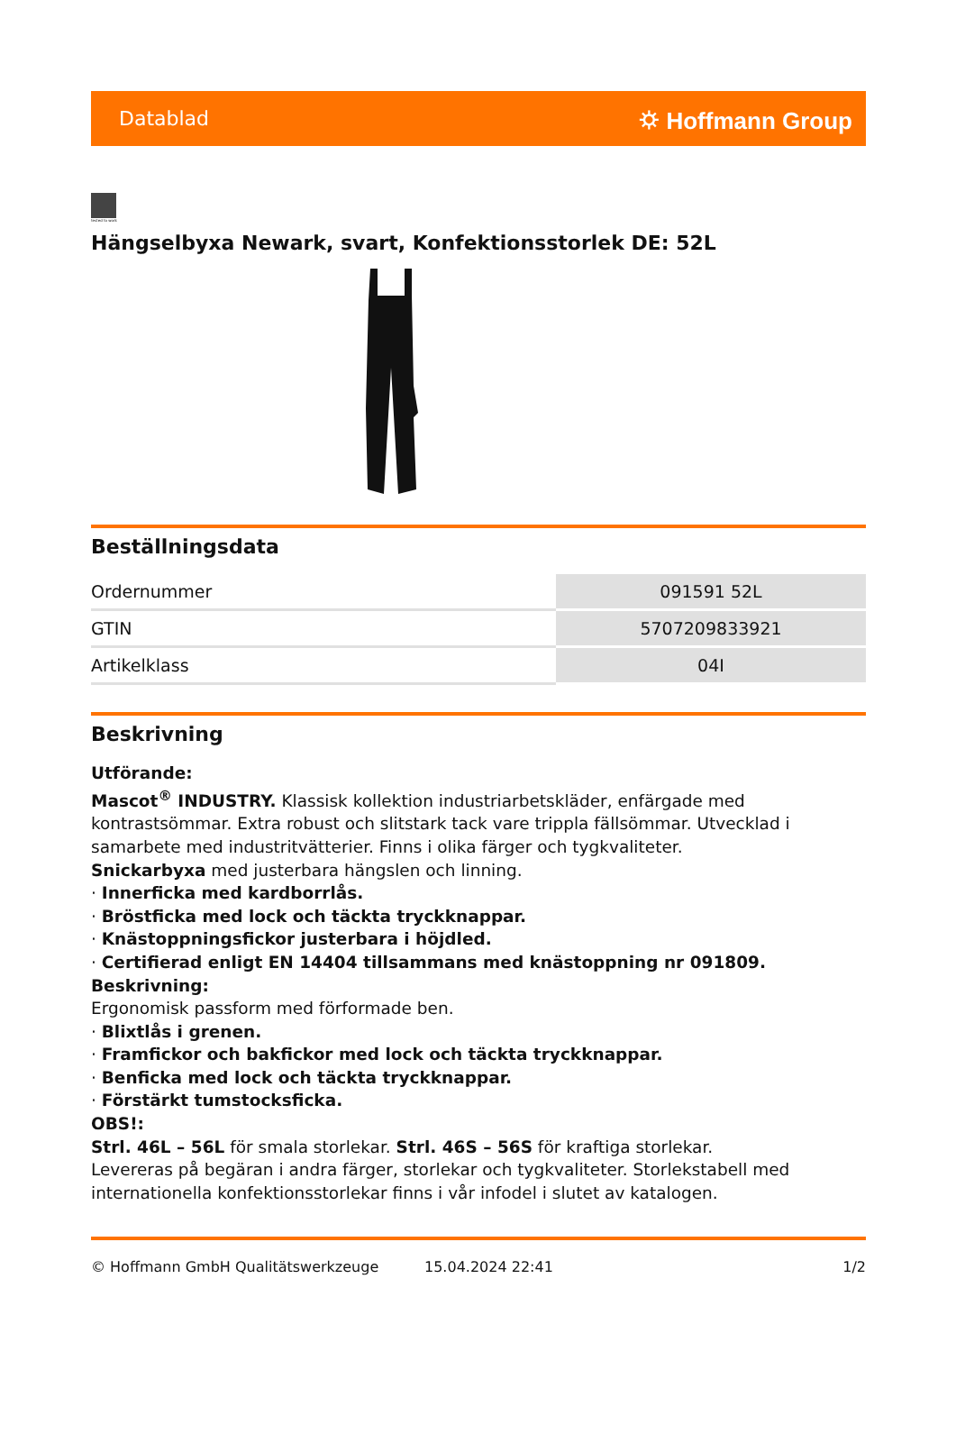Datablad ⛭ Hoffmann Group
tested to work
Hängselbyxa Newark, svart, Konfektionsstorlek DE: 52L
Beställningsdata
| Ordernummer | 091591 52L |
| GTIN | 5707209833921 |
| Artikelklass | 04I |
Beskrivning
Utförande:
Mascot<sup>®</sup> INDUSTRY. Klassisk kollektion industriarbetskläder, enfärgade med kontrastsömmar. Extra robust och slitstark tack vare trippla fällsömmar. Utvecklad i samarbete med industritvätterier. Finns i olika färger och tygkvaliteter.
Snickarbyxa med justerbara hängslen och linning.
· Innerficka med kardborrlås.
· Bröstficka med lock och täckta tryckknappar.
· Knästoppningsfickor justerbara i höjdled.
· Certifierad enligt EN 14404 tillsammans med knästoppning nr 091809.
Beskrivning:
Ergonomisk passform med förformade ben.
· Blixtlås i grenen.
· Framfickor och bakfickor med lock och täckta tryckknappar.
· Benficka med lock och täckta tryckknappar.
· Förstärkt tumstocksficka.
OBS!:
Strl. 46L – 56L för smala storlekar. Strl. 46S – 56S för kraftiga storlekar.
Levereras på begäran i andra färger, storlekar och tygkvaliteter. Storlekstabell med internationella konfektionsstorlekar finns i vår infodel i slutet av katalogen.
© Hoffmann GmbH Qualitätswerkzeuge 15.04.2024 22:41 1/2